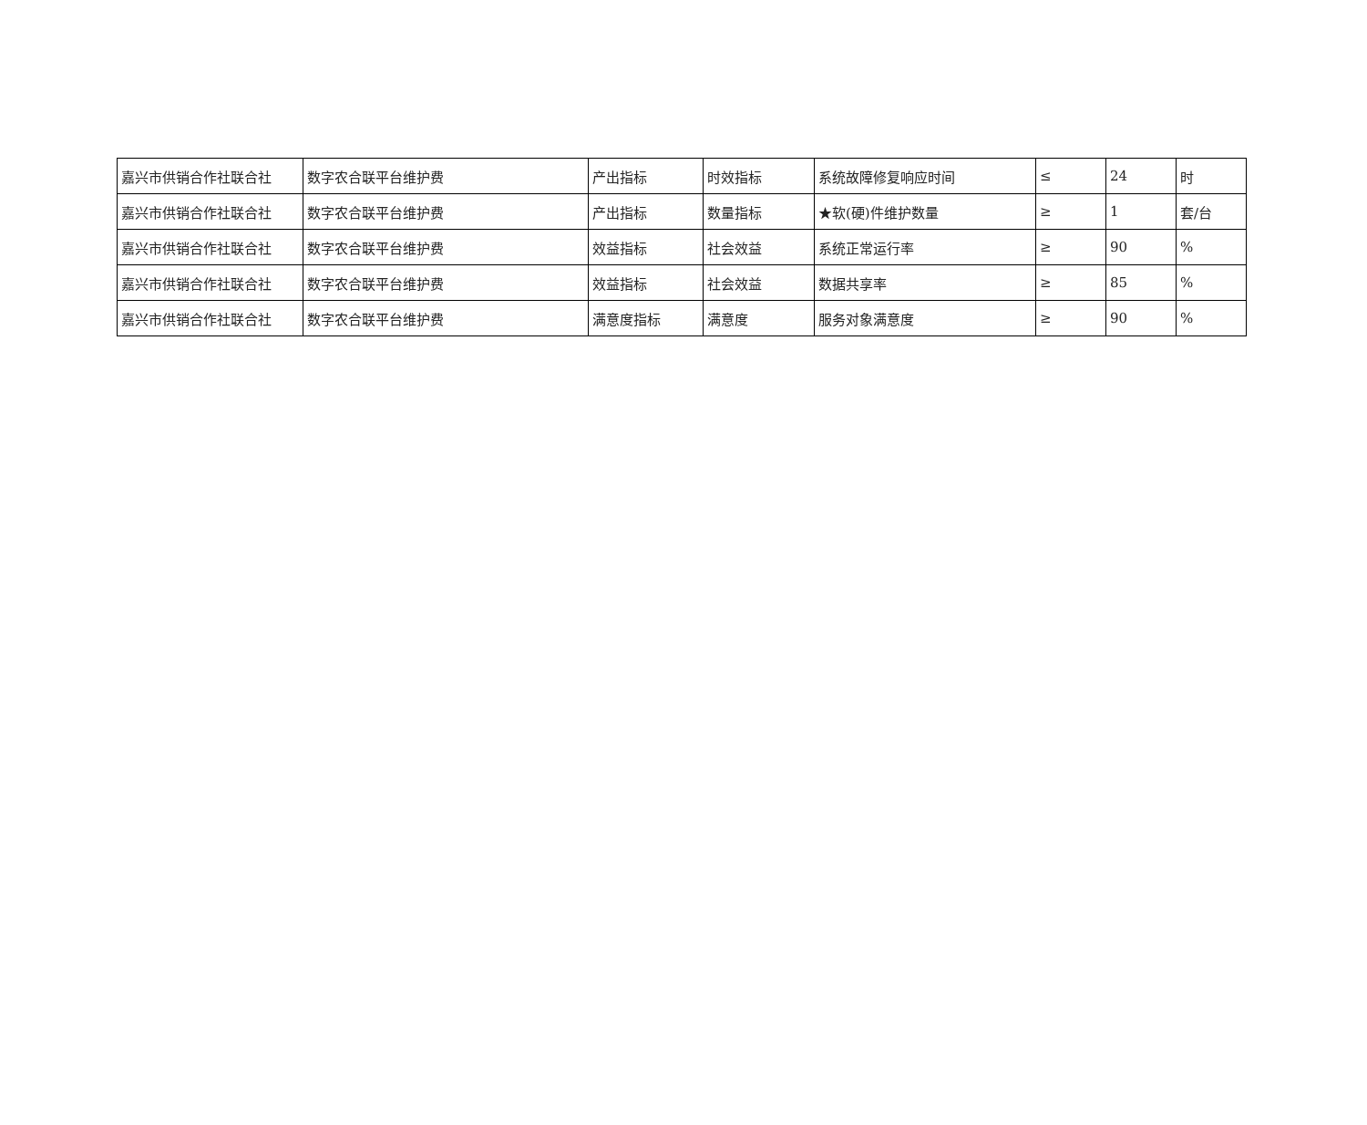| 嘉兴市供销合作社联合社 | 数字农合联平台维护费 | 产出指标 | 时效指标 | 系统故障修复响应时间 | ≤ | 24 | 时 |
| 嘉兴市供销合作社联合社 | 数字农合联平台维护费 | 产出指标 | 数量指标 | ★软(硬)件维护数量 | ≥ | 1 | 套/台 |
| 嘉兴市供销合作社联合社 | 数字农合联平台维护费 | 效益指标 | 社会效益 | 系统正常运行率 | ≥ | 90 | % |
| 嘉兴市供销合作社联合社 | 数字农合联平台维护费 | 效益指标 | 社会效益 | 数据共享率 | ≥ | 85 | % |
| 嘉兴市供销合作社联合社 | 数字农合联平台维护费 | 满意度指标 | 满意度 | 服务对象满意度 | ≥ | 90 | % |